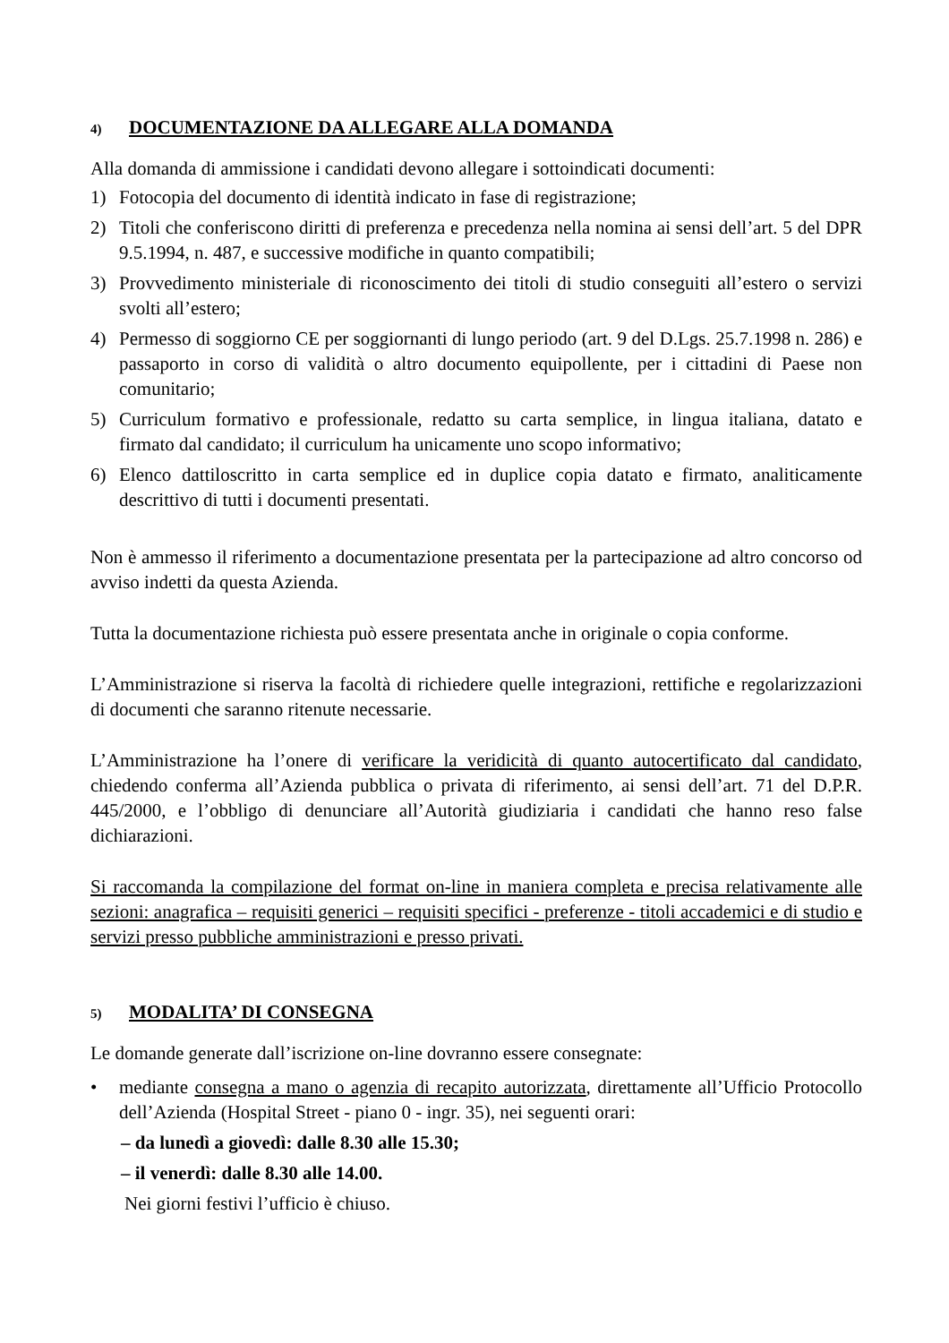4) DOCUMENTAZIONE DA ALLEGARE ALLA DOMANDA
Alla domanda di ammissione i candidati devono allegare i sottoindicati documenti:
1) Fotocopia del documento di identità indicato in fase di registrazione;
2) Titoli che conferiscono diritti di preferenza e precedenza nella nomina ai sensi dell’art. 5 del DPR 9.5.1994, n. 487, e successive modifiche in quanto compatibili;
3) Provvedimento ministeriale di riconoscimento dei titoli di studio conseguiti all’estero o servizi svolti all’estero;
4) Permesso di soggiorno CE per soggiornanti di lungo periodo (art. 9 del D.Lgs. 25.7.1998 n. 286) e passaporto in corso di validità o altro documento equipollente, per i cittadini di Paese non comunitario;
5) Curriculum formativo e professionale, redatto su carta semplice, in lingua italiana, datato e firmato dal candidato; il curriculum ha unicamente uno scopo informativo;
6) Elenco dattiloscritto in carta semplice ed in duplice copia datato e firmato, analiticamente descrittivo di tutti i documenti presentati.
Non è ammesso il riferimento a documentazione presentata per la partecipazione ad altro concorso od avviso indetti da questa Azienda.
Tutta la documentazione richiesta può essere presentata anche in originale o copia conforme.
L’Amministrazione si riserva la facoltà di richiedere quelle integrazioni, rettifiche e regolarizzazioni di documenti che saranno ritenute necessarie.
L’Amministrazione ha l’onere di verificare la veridicità di quanto autocertificato dal candidato, chiedendo conferma all’Azienda pubblica o privata di riferimento, ai sensi dell’art. 71 del D.P.R. 445/2000, e l’obbligo di denunciare all’Autorità giudiziaria i candidati che hanno reso false dichiarazioni.
Si raccomanda la compilazione del format on-line in maniera completa e precisa relativamente alle sezioni: anagrafica – requisiti generici – requisiti specifici - preferenze - titoli accademici e di studio e servizi presso pubbliche amministrazioni e presso privati.
5) MODALITA’ DI CONSEGNA
Le domande generate dall’iscrizione on-line dovranno essere consegnate:
• mediante consegna a mano o agenzia di recapito autorizzata, direttamente all’Ufficio Protocollo dell’Azienda (Hospital Street - piano 0 - ingr. 35), nei seguenti orari:
– da lunedì a giovedì: dalle 8.30 alle 15.30;
– il venerdì: dalle 8.30 alle 14.00.
Nei giorni festivi l’ufficio è chiuso.